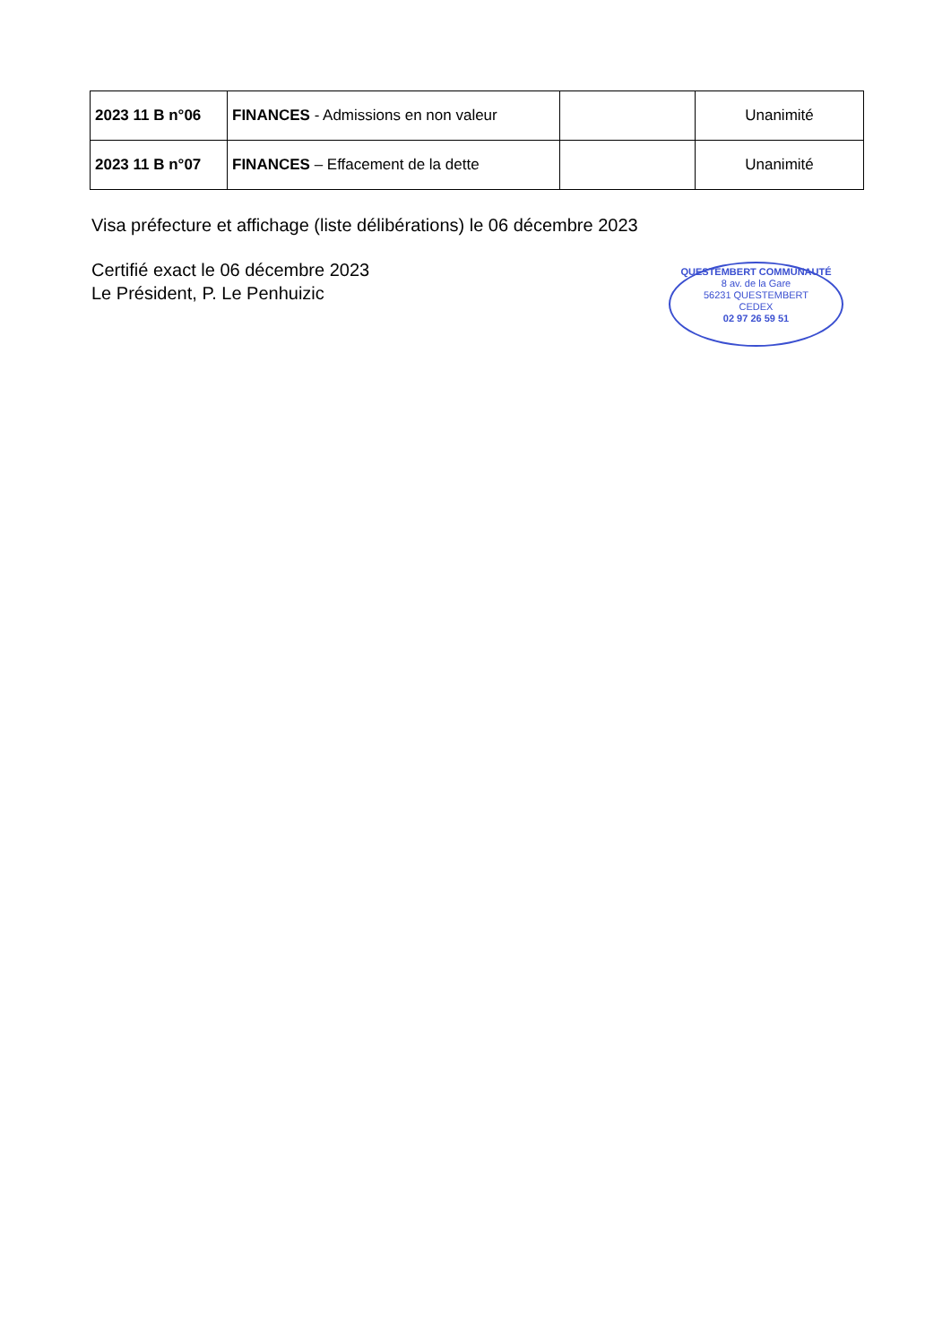| 2023 11 B n°06 | FINANCES - Admissions en non valeur | | Unanimité |
| 2023 11 B n°07 | FINANCES – Effacement de la dette | | Unanimité |
Visa préfecture et affichage (liste délibérations) le 06 décembre 2023
Certifié exact le 06 décembre 2023
Le Président, P. Le Penhuizic
QUESTEMBERT COMMUNAUTÉ
8 av. de la Gare
56231 QUESTEMBERT
CEDEX
02 97 26 59 51